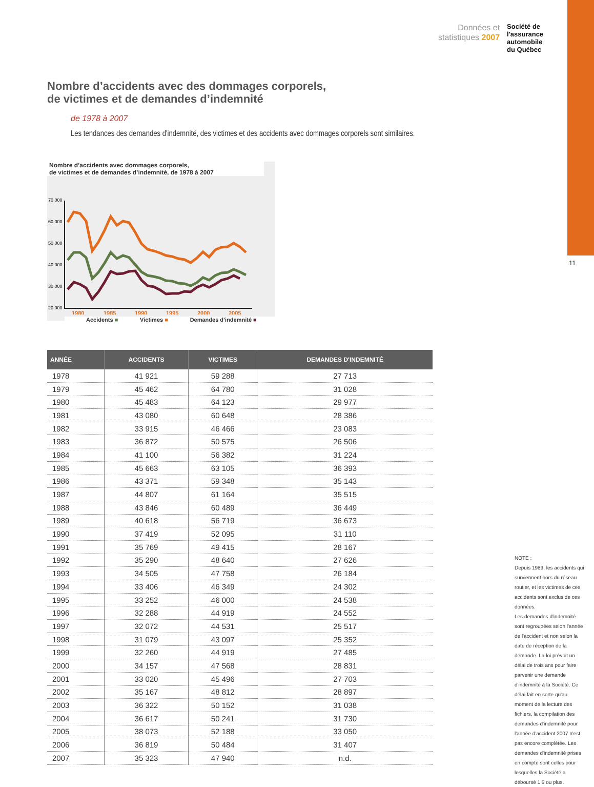Données et
statistiques 2007
Société de
l'assurance
automobile
du Québec
11
Nombre d’accidents avec des dommages corporels,
de victimes et de demandes d’indemnité
de 1978 à 2007
Les tendances des demandes d'indemnité, des victimes et des accidents avec dommages corporels sont similaires.
Nombre d’accidents avec dommages corporels,
de victimes et de demandes d’indemnité, de 1978 à 2007
70 000
60 000
50 000
40 000
30 000
20 000
1980
1985
1990
1995
2000
2005
Accidents ■ Victimes ■ Demandes d’indemnité ■
| ANNÉE | ACCIDENTS | VICTIMES | DEMANDES D'INDEMNITÉ |
| --- | --- | --- | --- |
| 1978 | 41 921 | 59 288 | 27 713 |
| 1979 | 45 462 | 64 780 | 31 028 |
| 1980 | 45 483 | 64 123 | 29 977 |
| 1981 | 43 080 | 60 648 | 28 386 |
| 1982 | 33 915 | 46 466 | 23 083 |
| 1983 | 36 872 | 50 575 | 26 506 |
| 1984 | 41 100 | 56 382 | 31 224 |
| 1985 | 45 663 | 63 105 | 36 393 |
| 1986 | 43 371 | 59 348 | 35 143 |
| 1987 | 44 807 | 61 164 | 35 515 |
| 1988 | 43 846 | 60 489 | 36 449 |
| 1989 | 40 618 | 56 719 | 36 673 |
| 1990 | 37 419 | 52 095 | 31 110 |
| 1991 | 35 769 | 49 415 | 28 167 |
| 1992 | 35 290 | 48 640 | 27 626 |
| 1993 | 34 505 | 47 758 | 26 184 |
| 1994 | 33 406 | 46 349 | 24 302 |
| 1995 | 33 252 | 46 000 | 24 538 |
| 1996 | 32 288 | 44 919 | 24 552 |
| 1997 | 32 072 | 44 531 | 25 517 |
| 1998 | 31 079 | 43 097 | 25 352 |
| 1999 | 32 260 | 44 919 | 27 485 |
| 2000 | 34 157 | 47 568 | 28 831 |
| 2001 | 33 020 | 45 496 | 27 703 |
| 2002 | 35 167 | 48 812 | 28 897 |
| 2003 | 36 322 | 50 152 | 31 038 |
| 2004 | 36 617 | 50 241 | 31 730 |
| 2005 | 38 073 | 52 188 | 33 050 |
| 2006 | 36 819 | 50 484 | 31 407 |
| 2007 | 35 323 | 47 940 | n.d. |
NOTE :
Depuis 1989, les accidents qui surviennent hors du réseau routier, et les victimes de ces accidents sont exclus de ces données.
Les demandes d'indemnité sont regroupées selon l'année de l'accident et non selon la date de réception de la demande. La loi prévoit un délai de trois ans pour faire parvenir une demande d'indemnité à la Société. Ce délai fait en sorte qu'au moment de la lecture des fichiers, la compilation des demandes d'indemnité pour l'année d'accident 2007 n'est pas encore complétée. Les demandes d'indemnité prises en compte sont celles pour lesquelles la Société a déboursé 1 $ ou plus.